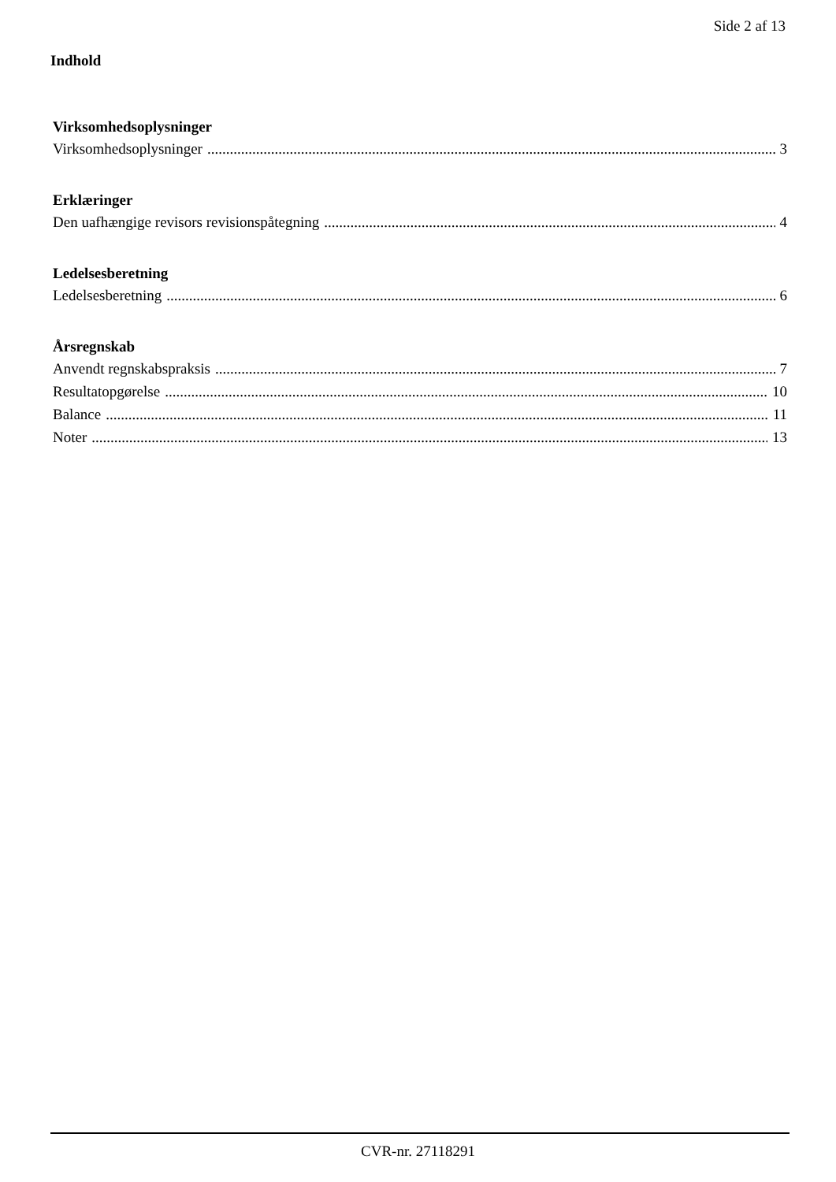Side 2 af 13
Indhold
Virksomhedsoplysninger
Virksomhedsoplysninger 3
Erklæringer
Den uafhængige revisors revisionspåtegning 4
Ledelsesberetning
Ledelsesberetning 6
Årsregnskab
Anvendt regnskabspraksis 7
Resultatopgørelse 10
Balance 11
Noter 13
CVR-nr. 27118291